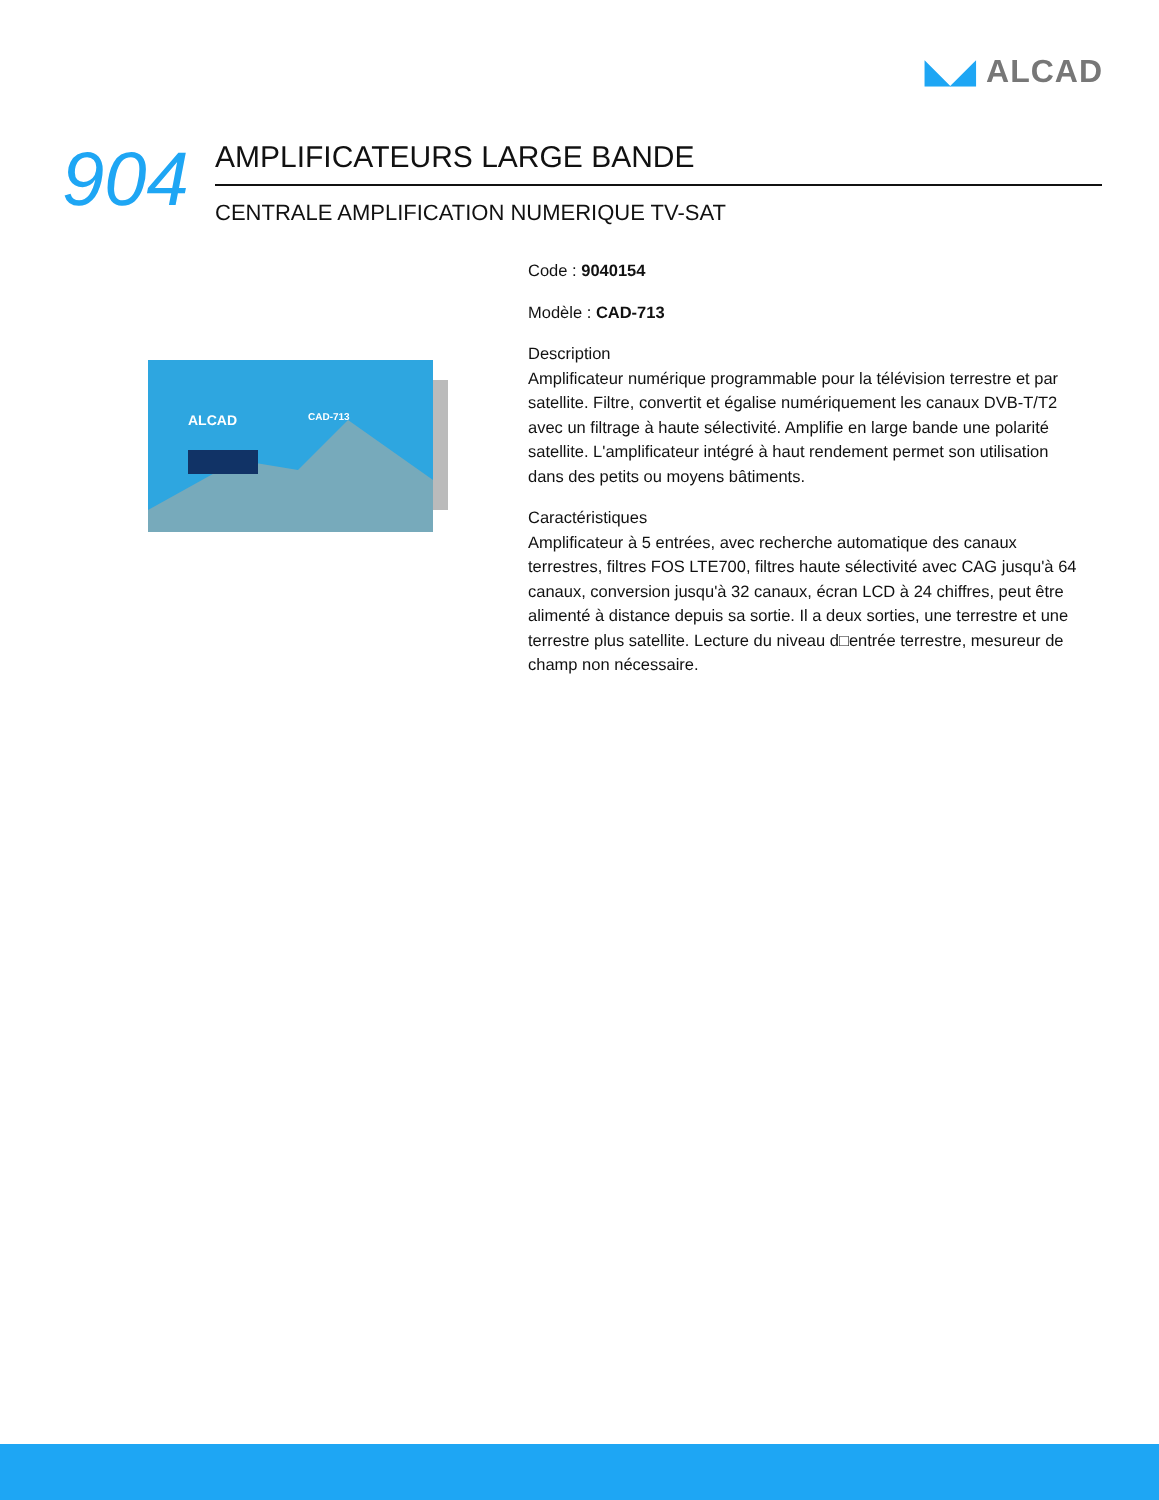◣◢ ALCAD
904
AMPLIFICATEURS LARGE BANDE
CENTRALE AMPLIFICATION NUMERIQUE TV-SAT
ALCAD
CAD-713
Code : 9040154
Modèle : CAD-713
Description
Amplificateur numérique programmable pour la télévision terrestre et par satellite. Filtre, convertit et égalise numériquement les canaux DVB-T/T2 avec un filtrage à haute sélectivité. Amplifie en large bande une polarité satellite. L'amplificateur intégré à haut rendement permet son utilisation dans des petits ou moyens bâtiments.
Caractéristiques
Amplificateur à 5 entrées, avec recherche automatique des canaux terrestres, filtres FOS LTE700, filtres haute sélectivité avec CAG jusqu'à 64 canaux, conversion jusqu'à 32 canaux, écran LCD à 24 chiffres, peut être alimenté à distance depuis sa sortie. Il a deux sorties, une terrestre et une terrestre plus satellite. Lecture du niveau d□entrée terrestre, mesureur de champ non nécessaire.